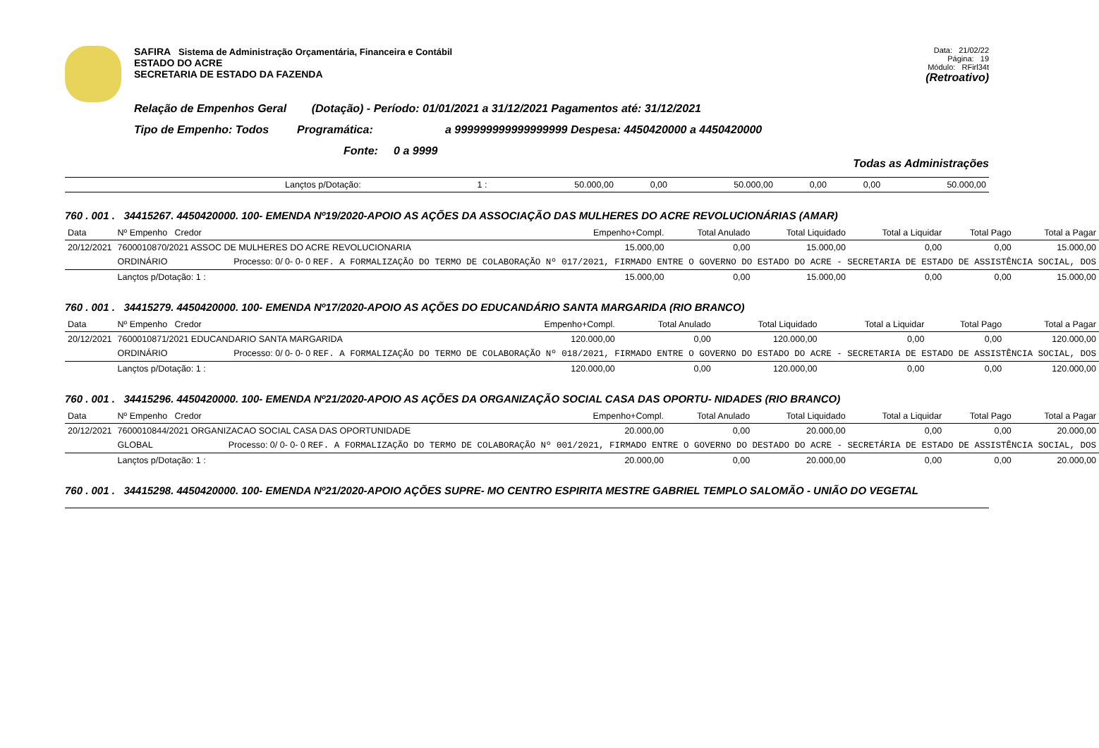SAFIRA Sistema de Administração Orçamentária, Financeira e Contábil
ESTADO DO ACRE
SECRETARIA DE ESTADO DA FAZENDA
Data: 21/02/22
Página: 19
Módulo: RFirl34t
(Retroativo)
Relação de Empenhos Geral (Dotação) - Período: 01/01/2021 a 31/12/2021 Pagamentos até: 31/12/2021
Tipo de Empenho: Todos Programática: a 999999999999999999 Despesa: 4450420000 a 4450420000
Fonte: 0 a 9999
Todas as Administrações
| | Lançtos p/Dotação: | 1 : | 50.000,00 | 0,00 | 50.000,00 | 0,00 | 0,00 | 50.000,00 |
760 . 001 . 34415267. 4450420000. 100- EMENDA Nº19/2020-APOIO AS AÇÕES DA ASSOCIAÇÃO DAS MULHERES DO ACRE REVOLUCIONÁRIAS (AMAR)
| Data | Nº Empenho Credor | Empenho+Compl. | Total Anulado | Total Liquidado | Total a Liquidar | Total Pago | Total a Pagar |
| --- | --- | --- | --- | --- | --- | --- | --- |
| 20/12/2021 | 7600010870/2021 ASSOC DE MULHERES DO ACRE REVOLUCIONARIA | 15.000,00 | 0,00 | 15.000,00 | 0,00 | 0,00 | 15.000,00 |
| | ORDINÁRIO Processo: 0/ 0- 0- 0 REF. A FORMALIZAÇÃO DO TERMO DE COLABORAÇÃO Nº 017/2021, FIRMADO ENTRE O GOVERNO DO ESTADO DO ACRE - SECRETARIA DE ESTADO DE ASSISTÊNCIA SOCIAL, DOS | | | | | | |
| | Lançtos p/Dotação: 1 : | 15.000,00 | 0,00 | 15.000,00 | 0,00 | 0,00 | 15.000,00 |
760 . 001 . 34415279. 4450420000. 100- EMENDA Nº17/2020-APOIO AS AÇÕES DO EDUCANDÁRIO SANTA MARGARIDA (RIO BRANCO)
| Data | Nº Empenho Credor | Empenho+Compl. | Total Anulado | Total Liquidado | Total a Liquidar | Total Pago | Total a Pagar |
| --- | --- | --- | --- | --- | --- | --- | --- |
| 20/12/2021 | 7600010871/2021 EDUCANDARIO SANTA MARGARIDA | 120.000,00 | 0,00 | 120.000,00 | 0,00 | 0,00 | 120.000,00 |
| | ORDINÁRIO Processo: 0/ 0- 0- 0 REF. A FORMALIZAÇÃO DO TERMO DE COLABORAÇÃO Nº 018/2021, FIRMADO ENTRE O GOVERNO DO ESTADO DO ACRE - SECRETARIA DE ESTADO DE ASSISTÊNCIA SOCIAL, DOS | | | | | | |
| | Lançtos p/Dotação: 1 : | 120.000,00 | 0,00 | 120.000,00 | 0,00 | 0,00 | 120.000,00 |
760 . 001 . 34415296. 4450420000. 100- EMENDA Nº21/2020-APOIO AS AÇÕES DA ORGANIZAÇÃO SOCIAL CASA DAS OPORTU- NIDADES (RIO BRANCO)
| Data | Nº Empenho Credor | Empenho+Compl. | Total Anulado | Total Liquidado | Total a Liquidar | Total Pago | Total a Pagar |
| --- | --- | --- | --- | --- | --- | --- | --- |
| 20/12/2021 | 7600010844/2021 ORGANIZACAO SOCIAL CASA DAS OPORTUNIDADE | 20.000,00 | 0,00 | 20.000,00 | 0,00 | 0,00 | 20.000,00 |
| | GLOBAL Processo: 0/ 0- 0- 0 REF. A FORMALIZAÇÃO DO TERMO DE COLABORAÇÃO Nº 001/2021, FIRMADO ENTRE O GOVERNO DO DESTADO DO ACRE - SECRETÁRIA DE ESTADO DE ASSISTÊNCIA SOCIAL, DOS | | | | | | |
| | Lançtos p/Dotação: 1 : | 20.000,00 | 0,00 | 20.000,00 | 0,00 | 0,00 | 20.000,00 |
760 . 001 . 34415298. 4450420000. 100- EMENDA Nº21/2020-APOIO AÇÕES SUPRE- MO CENTRO ESPIRITA MESTRE GABRIEL TEMPLO SALOMÃO - UNIÃO DO VEGETAL